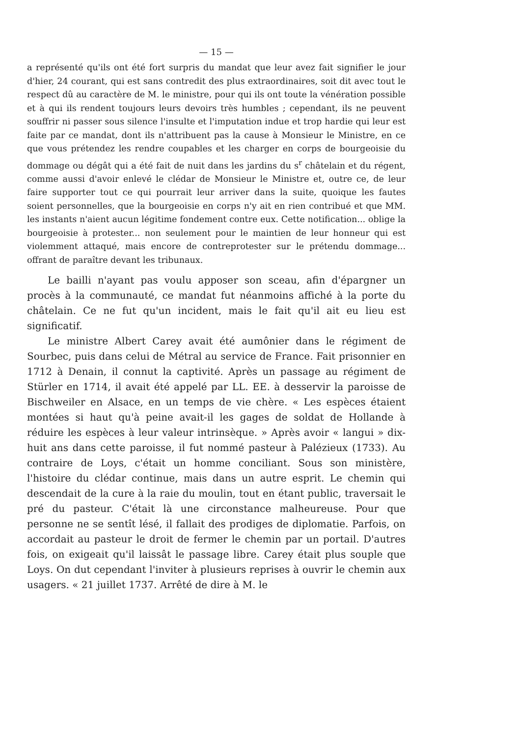— 15 —
a représenté qu'ils ont été fort surpris du mandat que leur avez fait signifier le jour d'hier, 24 courant, qui est sans contredit des plus extraordinaires, soit dit avec tout le respect dû au caractère de M. le ministre, pour qui ils ont toute la vénération possible et à qui ils rendent toujours leurs devoirs très humbles ; cependant, ils ne peuvent souffrir ni passer sous silence l'insulte et l'imputation indue et trop hardie qui leur est faite par ce mandat, dont ils n'attribuent pas la cause à Monsieur le Ministre, en ce que vous prétendez les rendre coupables et les charger en corps de bourgeoisie du dommage ou dégât qui a été fait de nuit dans les jardins du s<sup>r</sup> châtelain et du régent, comme aussi d'avoir enlevé le clédar de Monsieur le Ministre et, outre ce, de leur faire supporter tout ce qui pourrait leur arriver dans la suite, quoique les fautes soient personnelles, que la bourgeoisie en corps n'y ait en rien contribué et que MM. les instants n'aient aucun légitime fondement contre eux. Cette notification... oblige la bourgeoisie à protester... non seulement pour le maintien de leur honneur qui est violemment attaqué, mais encore de contreprotester sur le prétendu dommage... offrant de paraître devant les tribunaux.
Le bailli n'ayant pas voulu apposer son sceau, afin d'épargner un procès à la communauté, ce mandat fut néanmoins affiché à la porte du châtelain. Ce ne fut qu'un incident, mais le fait qu'il ait eu lieu est significatif.
Le ministre Albert Carey avait été aumônier dans le régiment de Sourbec, puis dans celui de Métral au service de France. Fait prisonnier en 1712 à Denain, il connut la captivité. Après un passage au régiment de Stürler en 1714, il avait été appelé par LL. EE. à desservir la paroisse de Bischweiler en Alsace, en un temps de vie chère. « Les espèces étaient montées si haut qu'à peine avait-il les gages de soldat de Hollande à réduire les espèces à leur valeur intrinsèque. » Après avoir « langui » dix-huit ans dans cette paroisse, il fut nommé pasteur à Palézieux (1733). Au contraire de Loys, c'était un homme conciliant. Sous son ministère, l'histoire du clédar continue, mais dans un autre esprit. Le chemin qui descendait de la cure à la raie du moulin, tout en étant public, traversait le pré du pasteur. C'était là une circonstance malheureuse. Pour que personne ne se sentît lésé, il fallait des prodiges de diplomatie. Parfois, on accordait au pasteur le droit de fermer le chemin par un portail. D'autres fois, on exigeait qu'il laissât le passage libre. Carey était plus souple que Loys. On dut cependant l'inviter à plusieurs reprises à ouvrir le chemin aux usagers. « 21 juillet 1737. Arrêté de dire à M. le